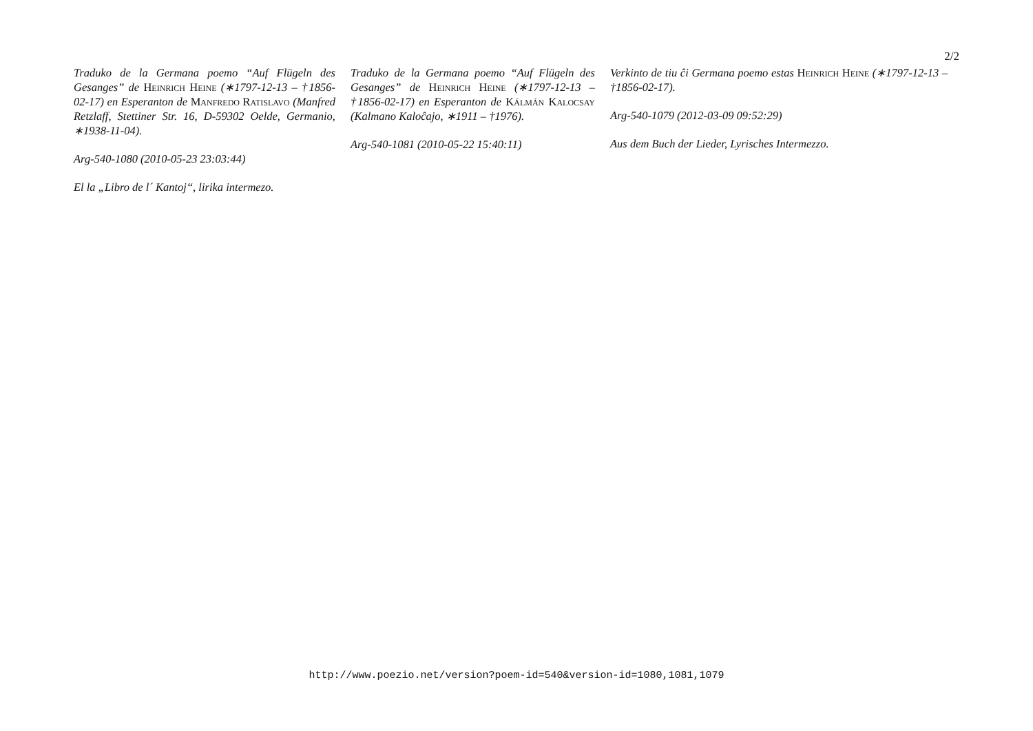2/2
Traduko de la Germana poemo “Auf Flügeln des Gesanges” de Heinrich Heine (∗1797-12-13 – †1856-02-17) en Esperanton de Manfredo Ratislavo (Manfred Retzlaff, Stettiner Str. 16, D-59302 Oelde, Germanio, ∗1938-11-04).
Arg-540-1080 (2010-05-23 23:03:44)
El la „Libro de l´ Kantoj“, lirika intermezo.
Traduko de la Germana poemo “Auf Flügeln des Gesanges” de Heinrich Heine (∗1797-12-13 – †1856-02-17) en Esperanton de Kálmán Kalocsay (Kalmano Kaloĉajo, ∗1911 – †1976).
Arg-540-1081 (2010-05-22 15:40:11)
Verkinto de tiu ĉi Germana poemo estas Heinrich Heine (∗1797-12-13 – †1856-02-17).
Arg-540-1079 (2012-03-09 09:52:29)
Aus dem Buch der Lieder, Lyrisches Intermezzo.
http://www.poezio.net/version?poem-id=540&version-id=1080,1081,1079